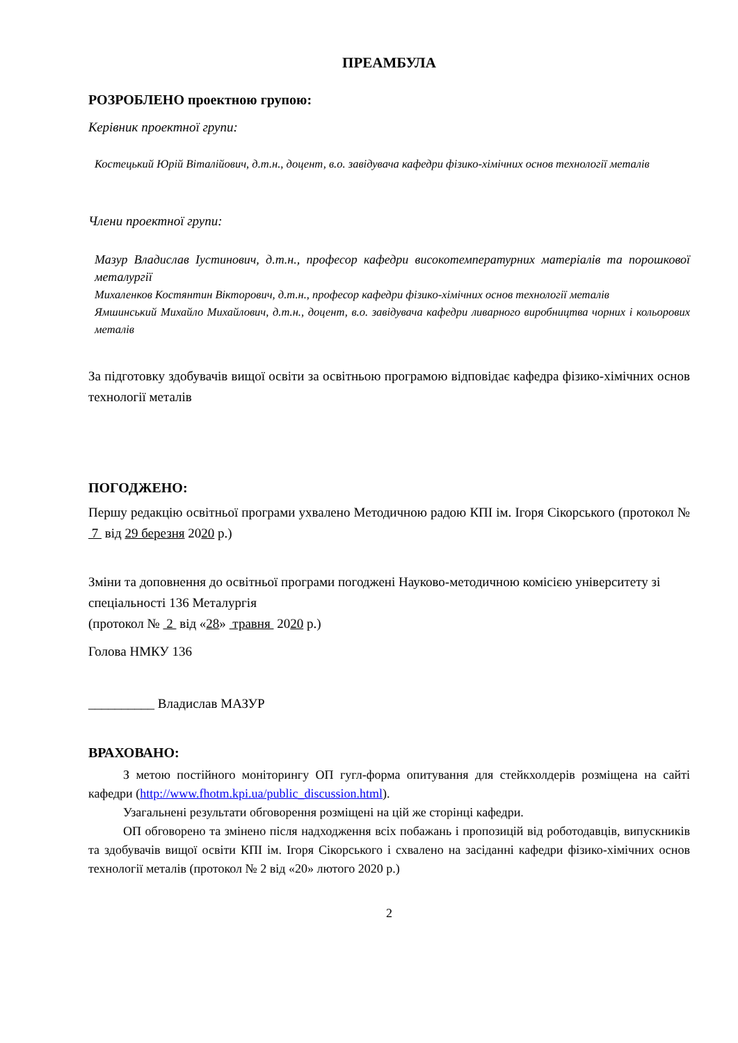ПРЕАМБУЛА
РОЗРОБЛЕНО проектною групою:
Керівник проектної групи:
Костецький Юрій Віталійович, д.т.н., доцент, в.о. завідувача кафедри фізико-хімічних основ технології металів
Члени проектної групи:
Мазур Владислав Іустинович, д.т.н., професор кафедри високотемпературних матеріалів та порошкової металургії
Михаленков Костянтин Вікторович, д.т.н., професор кафедри фізико-хімічних основ технології металів
Ямшинський Михайло Михайлович, д.т.н., доцент, в.о. завідувача кафедри ливарного виробництва чорних і кольорових металів
За підготовку здобувачів вищої освіти за освітньою програмою відповідає кафедра фізико-хімічних основ технології металів
ПОГОДЖЕНО:
Першу редакцію освітньої програми ухвалено Методичною радою КПІ ім. Ігоря Сікорського (протокол № 7 від 29 березня 2020 р.)
Зміни та доповнення до освітньої програми погоджені Науково-методичною комісією університету зі спеціальності 136 Металургія
(протокол № 2 від «28» травня 2020 р.)
Голова НМКУ 136
__________ Владислав МАЗУР
ВРАХОВАНО:
З метою постійного моніторингу ОП гугл-форма опитування для стейкхолдерів розміщена на сайті кафедри (http://www.fhotm.kpi.ua/public_discussion.html).
Узагальнені результати обговорення розміщені на цій же сторінці кафедри.
ОП обговорено та змінено після надходження всіх побажань і пропозицій від роботодавців, випускників та здобувачів вищої освіти КПІ ім. Ігоря Сікорського і схвалено на засіданні кафедри фізико-хімічних основ технології металів (протокол № 2 від «20» лютого 2020 р.)
2